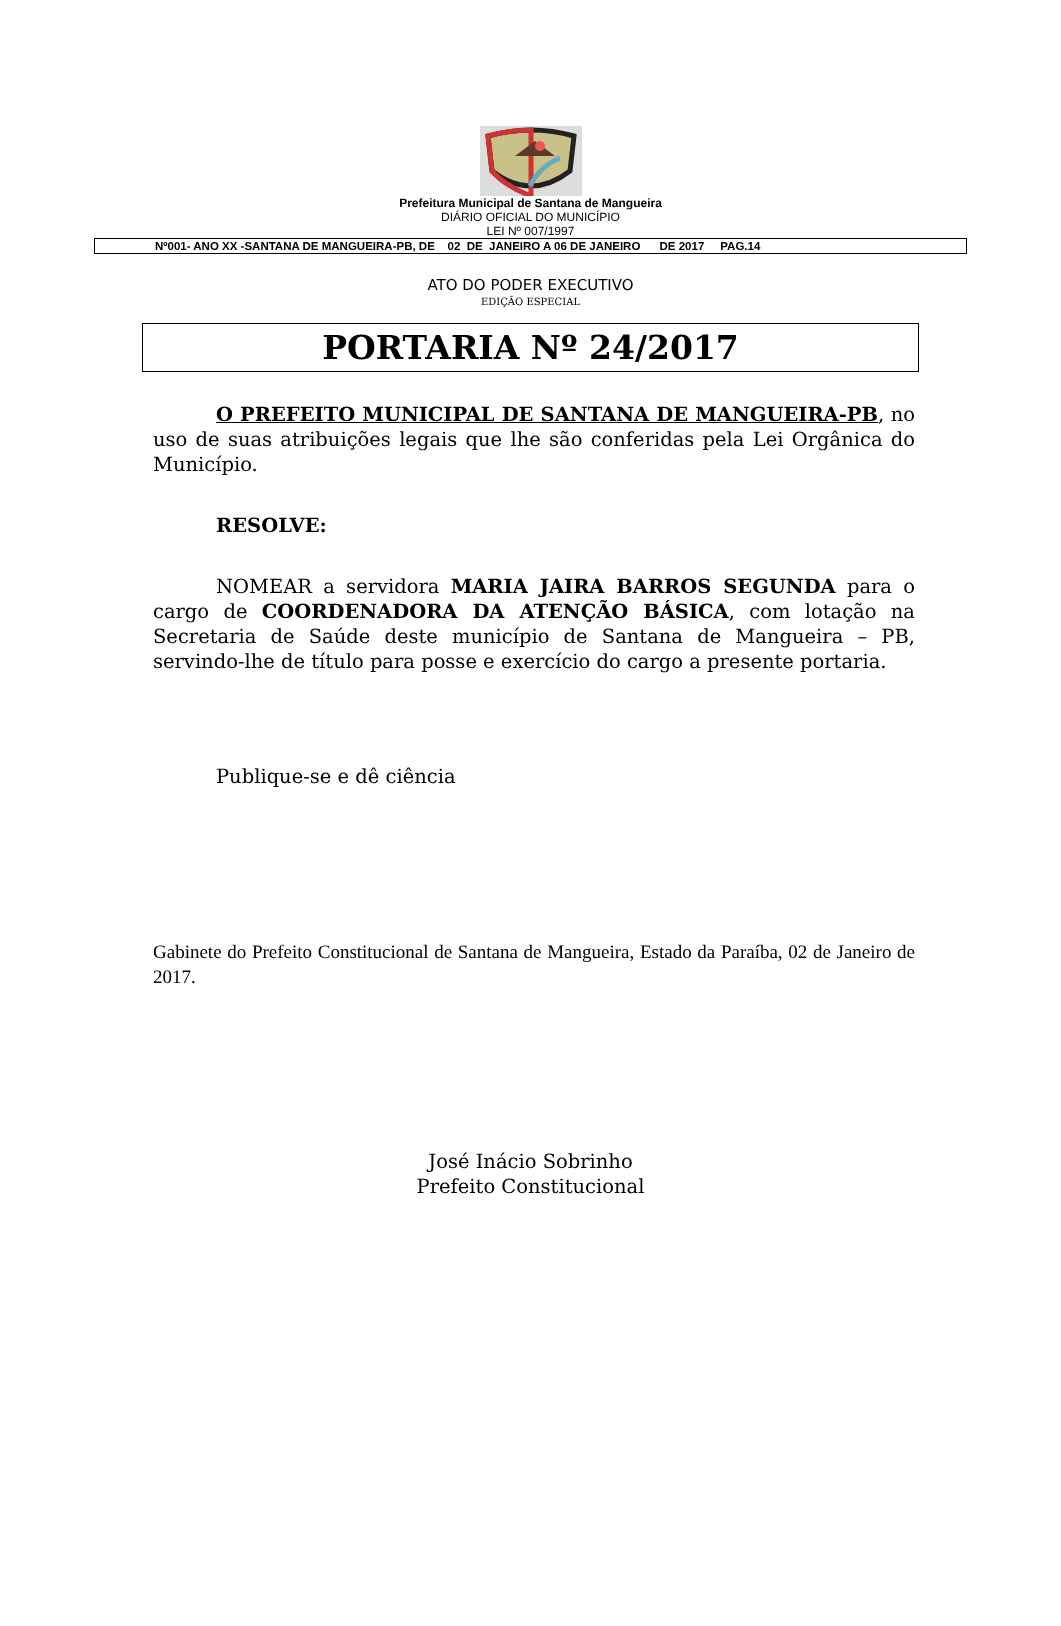Prefeitura Municipal de Santana de Mangueira
DIÁRIO OFICIAL DO MUNICÍPIO
LEI Nº 007/1997
Nº001- ANO XX -SANTANA DE MANGUEIRA-PB, DE 02 DE JANEIRO A 06 DE JANEIRO DE 2017 PAG.14
ATO DO PODER EXECUTIVO
EDIÇÃO ESPECIAL
PORTARIA Nº 24/2017
O PREFEITO MUNICIPAL DE SANTANA DE MANGUEIRA-PB, no uso de suas atribuições legais que lhe são conferidas pela Lei Orgânica do Município.
RESOLVE:
NOMEAR a servidora MARIA JAIRA BARROS SEGUNDA para o cargo de COORDENADORA DA ATENÇÃO BÁSICA, com lotação na Secretaria de Saúde deste município de Santana de Mangueira – PB, servindo-lhe de título para posse e exercício do cargo a presente portaria.
Publique-se e dê ciência
Gabinete do Prefeito Constitucional de Santana de Mangueira, Estado da Paraíba, 02 de Janeiro de 2017.
José Inácio Sobrinho
Prefeito Constitucional